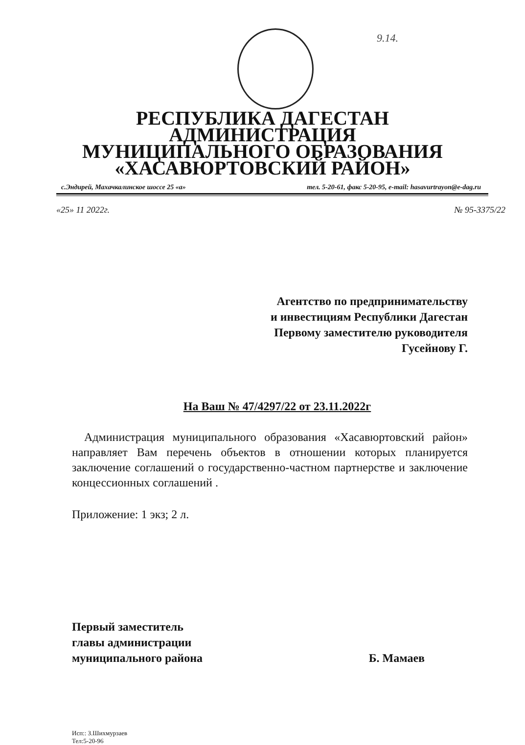9.14.
РЕСПУБЛИКА ДАГЕСТАН
АДМИНИСТРАЦИЯ
МУНИЦИПАЛЬНОГО ОБРАЗОВАНИЯ
«ХАСАВЮРТОВСКИЙ РАЙОН»
с.Эндирей, Махачкалинское шоссе 25 «а» тел. 5-20-61, факс 5-20-95, e-mail: hasavurtrayon@e-dag.ru
«25» 11 2022г. № 95-3375/22
Агентство по предпринимательству
и инвестициям Республики Дагестан
Первому заместителю руководителя
Гусейнову Г.
На Ваш № 47/4297/22 от 23.11.2022г
Администрация муниципального образования «Хасавюртовский район» направляет Вам перечень объектов в отношении которых планируется заключение соглашений о государственно-частном партнерстве и заключение концессионных соглашений .
Приложение: 1 экз; 2 л.
Первый заместитель
главы администрации
муниципального района
Б. Мамаев
Исп:: З.Шихмурзаев
Тел:5-20-96